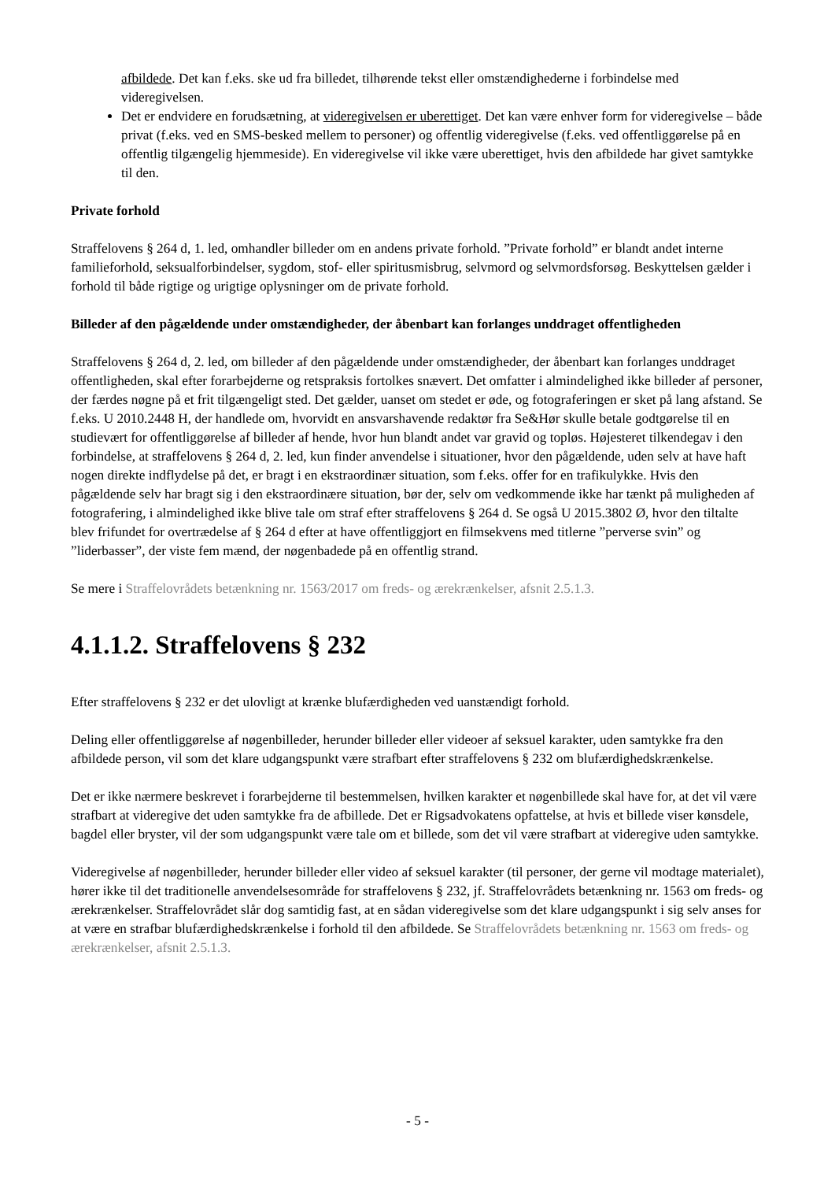afbildede. Det kan f.eks. ske ud fra billedet, tilhørende tekst eller omstændighederne i forbindelse med videregivelsen.
Det er endvidere en forudsætning, at videregivelsen er uberettiget. Det kan være enhver form for videregivelse – både privat (f.eks. ved en SMS-besked mellem to personer) og offentlig videregivelse (f.eks. ved offentliggørelse på en offentlig tilgængelig hjemmeside). En videregivelse vil ikke være uberettiget, hvis den afbildede har givet samtykke til den.
Private forhold
Straffelovens § 264 d, 1. led, omhandler billeder om en andens private forhold. ”Private forhold” er blandt andet interne familieforhold, seksualforbindelser, sygdom, stof- eller spiritusmisbrug, selvmord og selvmordsforsøg. Beskyttelsen gælder i forhold til både rigtige og urigtige oplysninger om de private forhold.
Billeder af den pågældende under omstændigheder, der åbenbart kan forlanges unddraget offentligheden
Straffelovens § 264 d, 2. led, om billeder af den pågældende under omstændigheder, der åbenbart kan forlanges unddraget offentligheden, skal efter forarbejderne og retspraksis fortolkes snævert. Det omfatter i almindelighed ikke billeder af personer, der færdes nøgne på et frit tilgængeligt sted. Det gælder, uanset om stedet er øde, og fotograferingen er sket på lang afstand. Se f.eks. U 2010.2448 H, der handlede om, hvorvidt en ansvarshavende redaktør fra Se&Hør skulle betale godtgørelse til en studievært for offentliggørelse af billeder af hende, hvor hun blandt andet var gravid og topløs. Højesteret tilkendegav i den forbindelse, at straffelovens § 264 d, 2. led, kun finder anvendelse i situationer, hvor den pågældende, uden selv at have haft nogen direkte indflydelse på det, er bragt i en ekstraordinær situation, som f.eks. offer for en trafikulykke. Hvis den pågældende selv har bragt sig i den ekstraordinære situation, bør der, selv om vedkommende ikke har tænkt på muligheden af fotografering, i almindelighed ikke blive tale om straf efter straffelovens § 264 d. Se også U 2015.3802 Ø, hvor den tiltalte blev frifundet for overtrædelse af § 264 d efter at have offentliggjort en filmsekvens med titlerne ”perverse svin” og ”liderbasser”, der viste fem mænd, der nøgenbadede på en offentlig strand.
Se mere i Straffelovrådets betænkning nr. 1563/2017 om freds- og ærekrænkelser, afsnit 2.5.1.3.
4.1.1.2. Straffelovens § 232
Efter straffelovens § 232 er det ulovligt at krænke blufærdigheden ved uanstændigt forhold.
Deling eller offentliggørelse af nøgenbilleder, herunder billeder eller videoer af seksuel karakter, uden samtykke fra den afbildede person, vil som det klare udgangspunkt være strafbart efter straffelovens § 232 om blufærdighedskrænkelse.
Det er ikke nærmere beskrevet i forarbejderne til bestemmelsen, hvilken karakter et nøgenbillede skal have for, at det vil være strafbart at videregive det uden samtykke fra de afbillede. Det er Rigsadvokatens opfattelse, at hvis et billede viser kønsdele, bagdel eller bryster, vil der som udgangspunkt være tale om et billede, som det vil være strafbart at videregive uden samtykke.
Videregivelse af nøgenbilleder, herunder billeder eller video af seksuel karakter (til personer, der gerne vil modtage materialet), hører ikke til det traditionelle anvendelsesområde for straffelovens § 232, jf. Straffelovrådets betænkning nr. 1563 om freds- og ærekrænkelser. Straffelovrådet slår dog samtidig fast, at en sådan videregivelse som det klare udgangspunkt i sig selv anses for at være en strafbar blufærdighedskrænkelse i forhold til den afbildede. Se Straffelovrådets betænkning nr. 1563 om freds- og ærekrænkelser, afsnit 2.5.1.3.
- 5 -